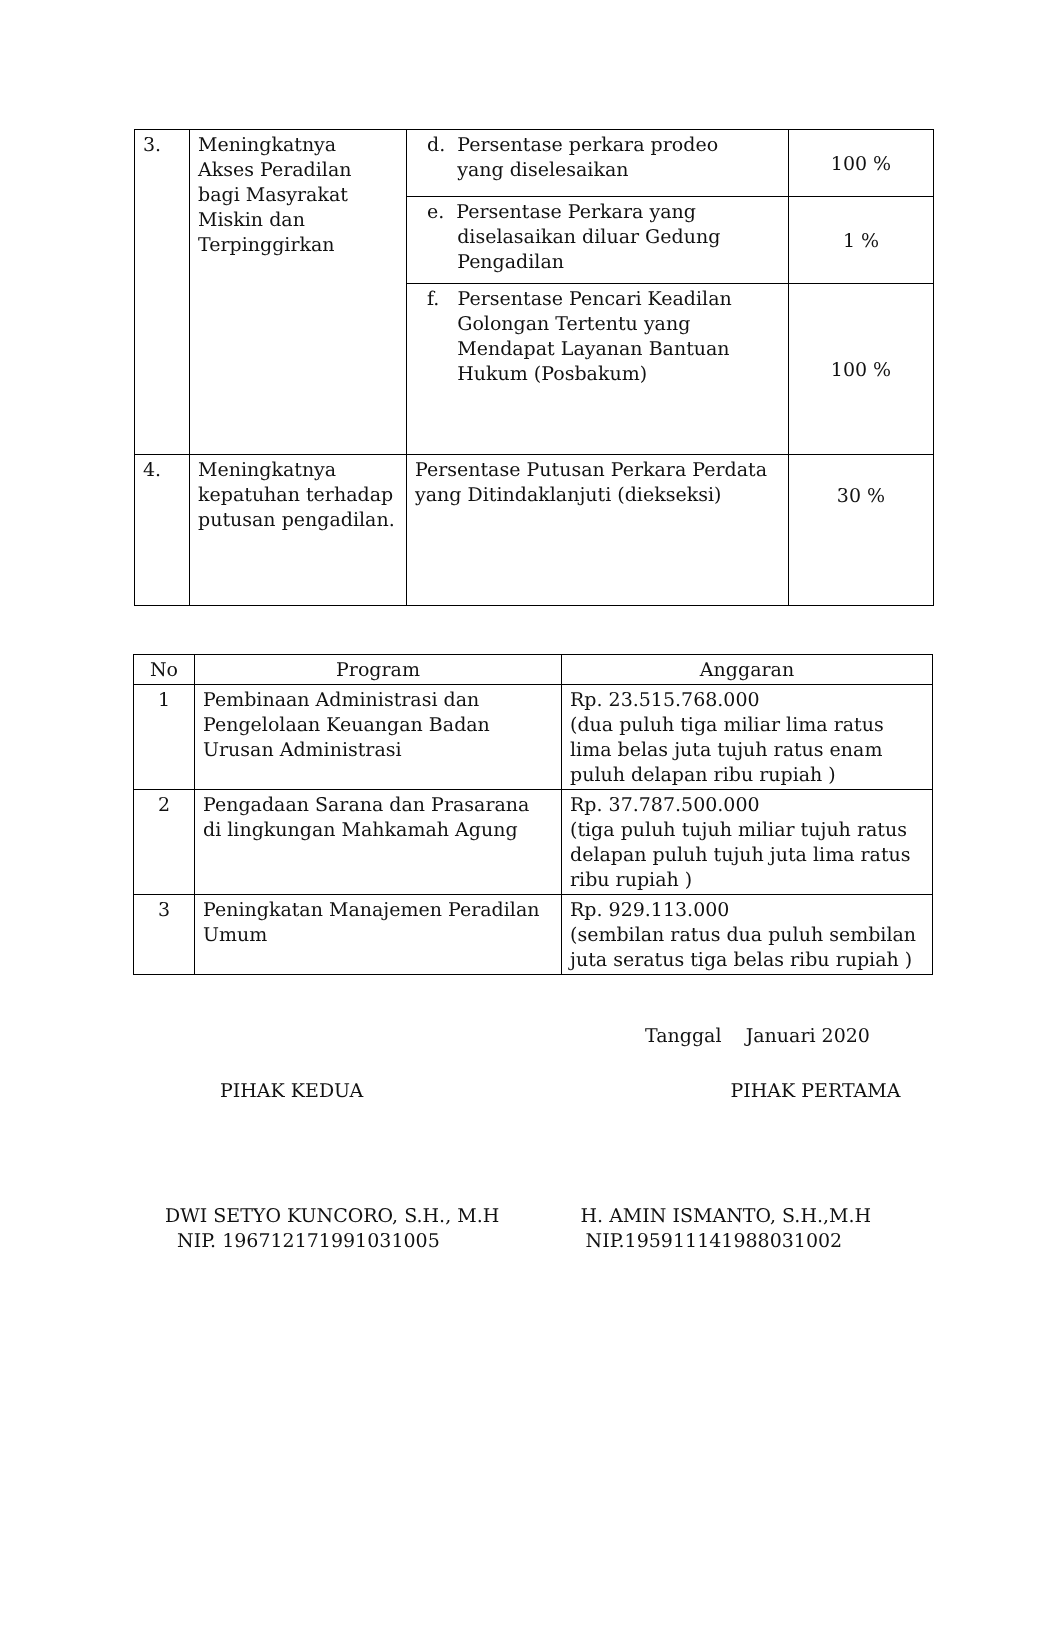| 3. | Meningkatnya Akses Peradilan bagi Masyrakat Miskin dan Terpinggirkan | d. Persentase perkara prodeo yang diselesaikan | 100 % |
| | | e. Persentase Perkara yang diselasaikan diluar Gedung Pengadilan | 1 % |
| | | f. Persentase Pencari Keadilan Golongan Tertentu yang Mendapat Layanan Bantuan Hukum (Posbakum) | 100 % |
| 4. | Meningkatnya kepatuhan terhadap putusan pengadilan. | Persentase Putusan Perkara Perdata yang Ditindaklanjuti (diekseksi) | 30 % |
| No | Program | Anggaran |
| --- | --- | --- |
| 1 | Pembinaan Administrasi dan Pengelolaan Keuangan Badan Urusan Administrasi | Rp. 23.515.768.000 (dua puluh tiga miliar lima ratus lima belas juta tujuh ratus enam puluh delapan ribu rupiah ) |
| 2 | Pengadaan Sarana dan Prasarana di lingkungan Mahkamah Agung | Rp. 37.787.500.000 (tiga puluh tujuh miliar tujuh ratus delapan puluh tujuh juta lima ratus ribu rupiah ) |
| 3 | Peningkatan Manajemen Peradilan Umum | Rp. 929.113.000 (sembilan ratus dua puluh sembilan juta seratus tiga belas ribu rupiah ) |
Tanggal Januari 2020
PIHAK KEDUA
DWI SETYO KUNCORO, S.H., M.H
NIP. 196712171991031005
PIHAK PERTAMA
H. AMIN ISMANTO, S.H.,M.H
NIP.195911141988031002